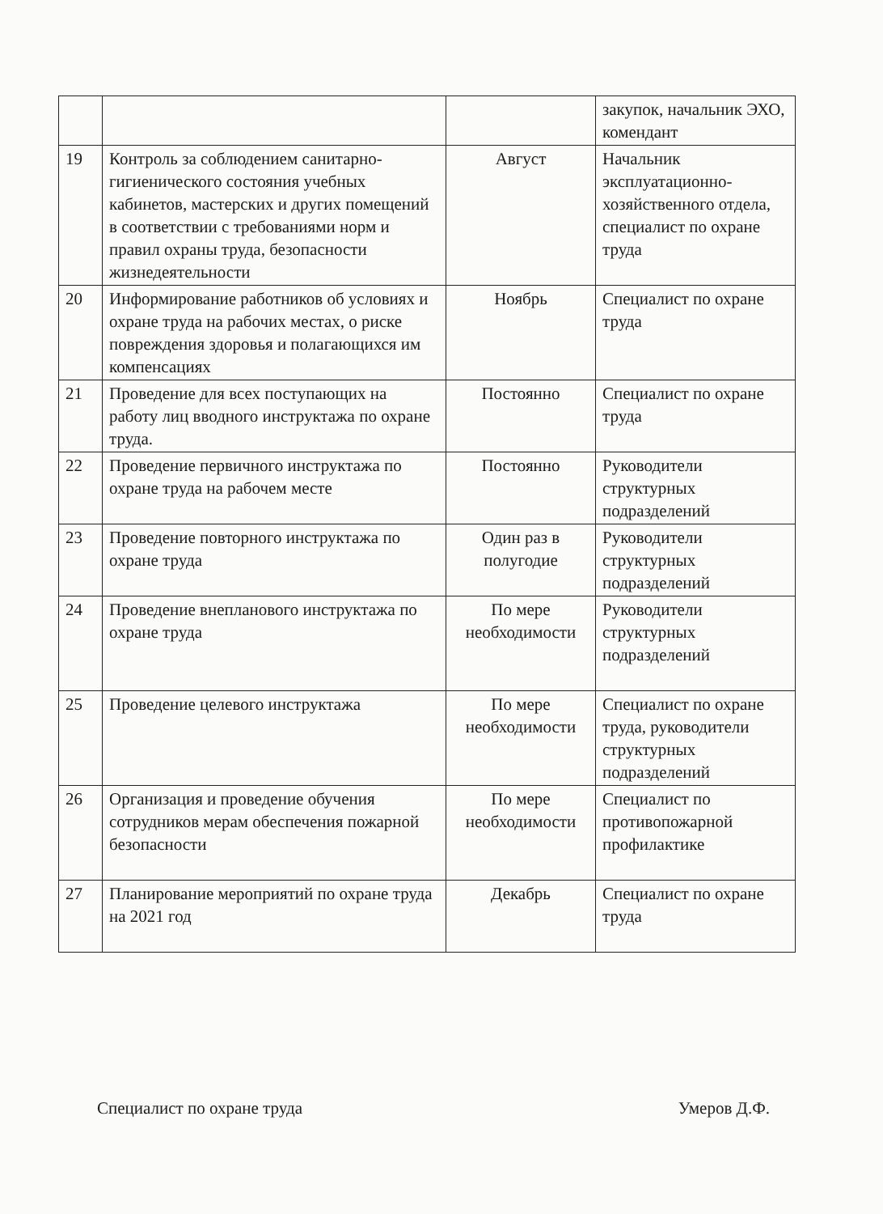| | | | закупок, начальник ЭХО, комендант |
| 19 | Контроль за соблюдением санитарно-гигиенического состояния учебных кабинетов, мастерских и других помещений в соответствии с требованиями норм и правил охраны труда, безопасности жизнедеятельности | Август | Начальник эксплуатационно-хозяйственного отдела, специалист по охране труда |
| 20 | Информирование работников об условиях и охране труда на рабочих местах, о риске повреждения здоровья и полагающихся им компенсациях | Ноябрь | Специалист по охране труда |
| 21 | Проведение для всех поступающих на работу лиц вводного инструктажа по охране труда. | Постоянно | Специалист по охране труда |
| 22 | Проведение первичного инструктажа по охране труда на рабочем месте | Постоянно | Руководители структурных подразделений |
| 23 | Проведение повторного инструктажа по охране труда | Один раз в полугодие | Руководители структурных подразделений |
| 24 | Проведение внепланового инструктажа по охране труда | По мере необходимости | Руководители структурных подразделений |
| 25 | Проведение целевого инструктажа | По мере необходимости | Специалист по охране труда, руководители структурных подразделений |
| 26 | Организация и проведение обучения сотрудников мерам обеспечения пожарной безопасности | По мере необходимости | Специалист по противопожарной профилактике |
| 27 | Планирование мероприятий по охране труда на 2021 год | Декабрь | Специалист по охране труда |
Специалист по охране труда Умеров Д.Ф.